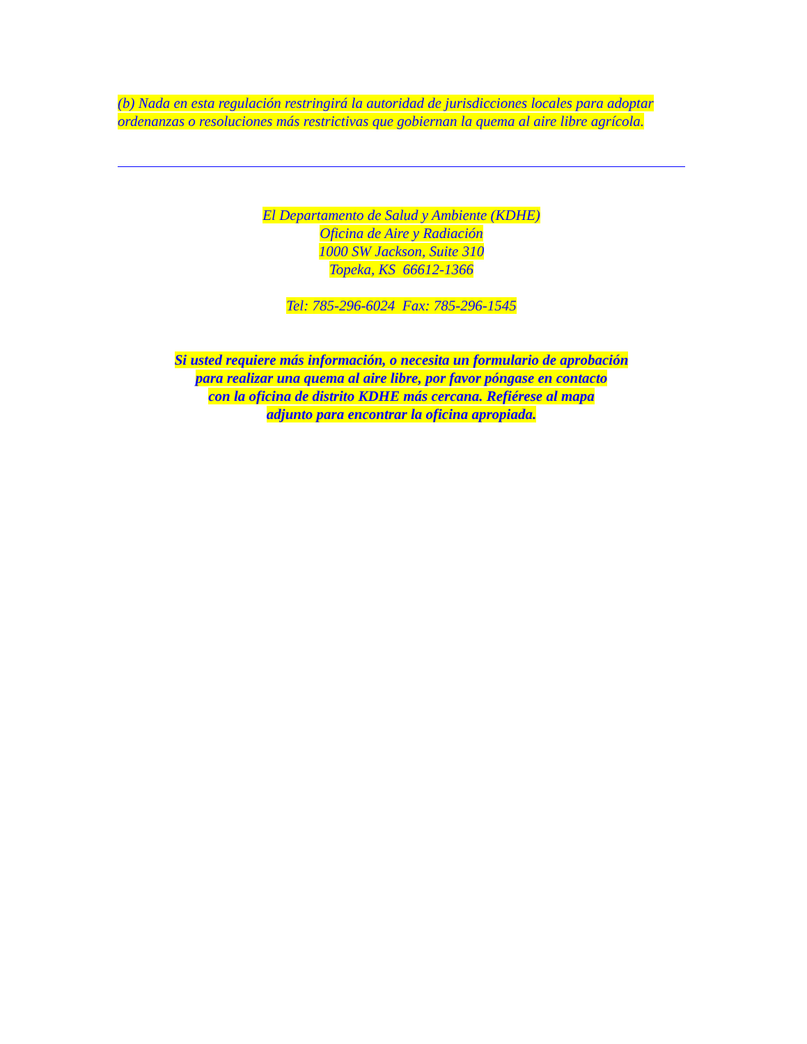(b) Nada en esta regulación restringirá la autoridad de jurisdicciones locales para adoptar ordenanzas o resoluciones más restrictivas que gobiernan la quema al aire libre agrícola.
El Departamento de Salud y Ambiente (KDHE)
Oficina de Aire y Radiación
1000 SW Jackson, Suite 310
Topeka, KS 66612-1366
Tel: 785-296-6024 Fax: 785-296-1545
Si usted requiere más información, o necesita un formulario de aprobación
para realizar una quema al aire libre, por favor póngase en contacto
con la oficina de distrito KDHE más cercana. Refiérese al mapa
adjunto para encontrar la oficina apropiada.